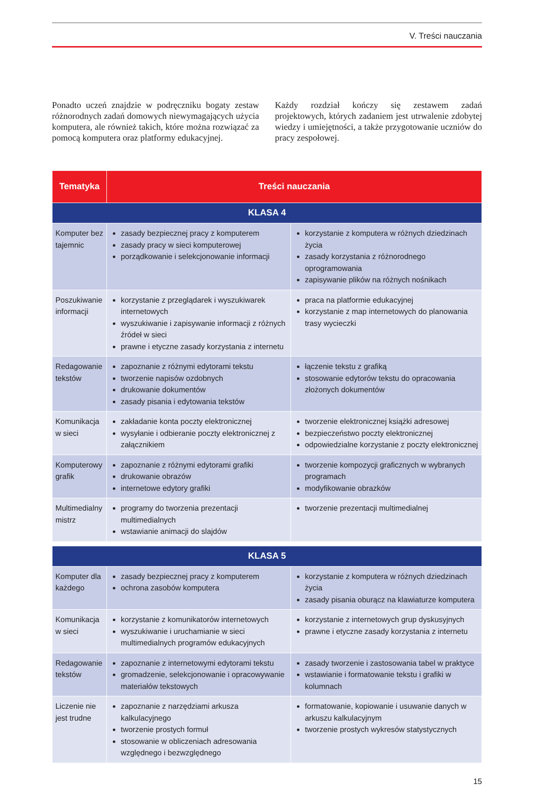V. Treści nauczania
Ponadto uczeń znajdzie w podręczniku bogaty zestaw różnorodnych zadań domowych niewymagających użycia komputera, ale również takich, które można rozwiązać za pomocą komputera oraz platformy edukacyjnej.
Każdy rozdział kończy się zestawem zadań projektowych, których zadaniem jest utrwalenie zdobytej wiedzy i umiejętności, a także przygotowanie uczniów do pracy zespołowej.
| Tematyka | Treści nauczania | |
| --- | --- | --- |
| KLASA 4 | | |
| Komputer bez tajemnic | zasady bezpiecznej pracy z komputerem zasady pracy w sieci komputerowej porządkowanie i selekcjonowanie informacji | korzystanie z komputera w różnych dziedzinach życia zasady korzystania z różnorodnego oprogramowania zapisywanie plików na różnych nośnikach |
| Poszukiwanie informacji | korzystanie z przeglądarek i wyszukiwarek internetowych wyszukiwanie i zapisywanie informacji z różnych źródeł w sieci prawne i etyczne zasady korzystania z internetu | praca na platformie edukacyjnej korzystanie z map internetowych do planowania trasy wycieczki |
| Redagowanie tekstów | zapoznanie z różnymi edytorami tekstu tworzenie napisów ozdobnych drukowanie dokumentów zasady pisania i edytowania tekstów | łączenie tekstu z grafiką stosowanie edytorów tekstu do opracowania złożonych dokumentów |
| Komunikacja w sieci | zakładanie konta poczty elektronicznej wysyłanie i odbieranie poczty elektronicznej z załącznikiem | tworzenie elektronicznej książki adresowej bezpieczeństwo poczty elektronicznej odpowiedzialne korzystanie z poczty elektronicznej |
| Komputerowy grafik | zapoznanie z różnymi edytorami grafiki drukowanie obrazów internetowe edytory grafiki | tworzenie kompozycji graficznych w wybranych programach modyfikowanie obrazków |
| Multimedialny mistrz | programy do tworzenia prezentacji multimedialnych wstawianie animacji do slajdów | tworzenie prezentacji multimedialnej |
| KLASA 5 | | |
| Komputer dla każdego | zasady bezpiecznej pracy z komputerem ochrona zasobów komputera | korzystanie z komputera w różnych dziedzinach życia zasady pisania oburącz na klawiaturze komputera |
| Komunikacja w sieci | korzystanie z komunikatorów internetowych wyszukiwanie i uruchamianie w sieci multimedialnych programów edukacyjnych | korzystanie z internetowych grup dyskusyjnych prawne i etyczne zasady korzystania z internetu |
| Redagowanie tekstów | zapoznanie z internetowymi edytorami tekstu gromadzenie, selekcjonowanie i opracowywanie materiałów tekstowych | zasady tworzenie i zastosowania tabel w praktyce wstawianie i formatowanie tekstu i grafiki w kolumnach |
| Liczenie nie jest trudne | zapoznanie z narzędziami arkusza kalkulacyjnego tworzenie prostych formuł stosowanie w obliczeniach adresowania względnego i bezwzględnego | formatowanie, kopiowanie i usuwanie danych w arkuszu kalkulacyjnym tworzenie prostych wykresów statystycznych |
15